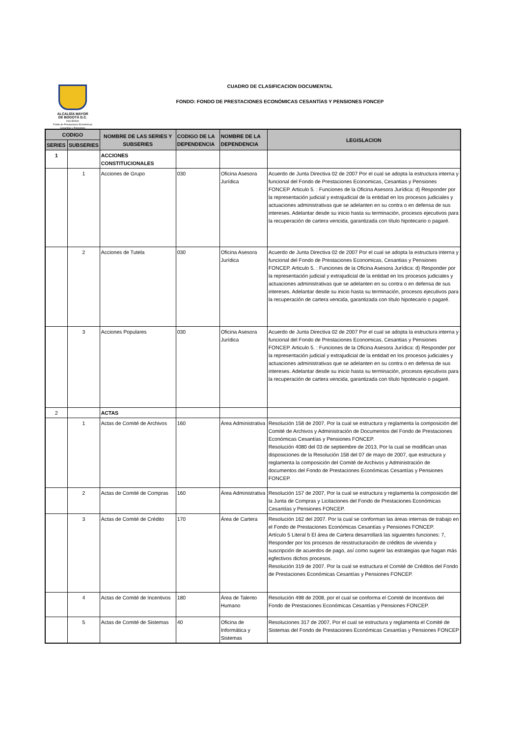ALCALDÍA MAYOR
DE BOGOTÁ D.C.
HACIENDA
Fondo de Prestaciones Económicas Cesantías y Pensiones
CUADRO DE CLASIFICACION DOCUMENTAL
FONDO: FONDO DE PRESTACIONES ECONÓMICAS CESANTÍAS Y PENSIONES FONCEP
| CODIGO | | NOMBRE DE LAS SERIES Y SUBSERIES | CODIGO DE LA DEPENDENCIA | NOMBRE DE LA DEPENDENCIA | LEGISLACION |
| --- | --- | --- | --- | --- | --- |
| SERIES | SUBSERIES | | | | |
| 1 | | ACCIONES CONSTITUCIONALES | | | |
| | 1 | Acciones de Grupo | 030 | Oficina Asesora Jurídica | Acuerdo de Junta Directiva 02 de 2007 Por el cual se adopta la estructura interna y funcional del Fondo de Prestaciones Economicas, Cesantias y Pensiones FONCEP. Articulo 5. : Funciones de la Oficina Asesora Jurídica: d) Responder por la representación judicial y extrajudicial de la entidad en los procesos judiciales y actuaciones administrativas que se adelanten en su contra o en defensa de sus intereses. Adelantar desde su inicio hasta su terminación, procesos ejecutivos para la recuperación de cartera vencida, garantizada con título hipotecario o pagaré. |
| | 2 | Acciones de Tutela | 030 | Oficina Asesora Jurídica | Acuerdo de Junta Directiva 02 de 2007 Por el cual se adopta la estructura interna y funcional del Fondo de Prestaciones Economicas, Cesantias y Pensiones FONCEP. Articulo 5. : Funciones de la Oficina Asesora Jurídica: d) Responder por la representación judicial y extrajudicial de la entidad en los procesos judiciales y actuaciones administrativas que se adelanten en su contra o en defensa de sus intereses. Adelantar desde su inicio hasta su terminación, procesos ejecutivos para la recuperación de cartera vencida, garantizada con título hipotecario o pagaré. |
| | 3 | Acciones Populares | 030 | Oficina Asesora Jurídica | Acuerdo de Junta Directiva 02 de 2007 Por el cual se adopta la estructura interna y funcional del Fondo de Prestaciones Economicas, Cesantias y Pensiones FONCEP. Articulo 5. : Funciones de la Oficina Asesora Jurídica: d) Responder por la representación judicial y extrajudicial de la entidad en los procesos judiciales y actuaciones administrativas que se adelanten en su contra o en defensa de sus intereses. Adelantar desde su inicio hasta su terminación, procesos ejecutivos para la recuperación de cartera vencida, garantizada con título hipotecario o pagaré. |
| 2 | | ACTAS | | | |
| | 1 | Actas de Comité de Archivos | 160 | Área Administrativa | Resolución 158 de 2007, Por la cual se estructura y reglamenta la composición del Comité de Archivos y Administración de Documentos del Fondo de Prestaciones Económicas Cesantías y Pensiones FONCEP. Resolución 4080 del 03 de septiembre de 2013, Por la cual se modifican unas disposiciones de la Resolución 158 del 07 de mayo de 2007, que estructura y reglamenta la composición del Comité de Archivos y Administración de documentos del Fondo de Prestaciones Económicas Cesantías y Pensiones FONCEP. |
| | 2 | Actas de Comité de Compras | 160 | Área Administrativa | Resolución 157 de 2007, Por la cual se estructura y reglamenta la composición del la Junta de Compras y Licitaciones del Fondo de Prestaciones Económicas Cesantías y Pensiones FONCEP. |
| | 3 | Actas de Comité de Crédito | 170 | Área de Cartera | Resolución 162 del 2007. Por la cual se conforman las áreas internas de trabajo en el Fondo de Prestaciones Económicas Cesantías y Pensiones FONCEP. Artículo 5 Literal b El área de Cartera desarrollará las siguientes funciones: 7, Responder por los procesos de resstructuración de créditos de vivienda y suscripción de acuerdos de pago, así como sugerir las estrategias que hagan más egfectivos dichos procesos. Resolución 319 de 2007. Por la cual se estructura el Comité de Créditos del Fondo de Prestaciones Económicas Cesantías y Pensiones FONCEP. |
| | 4 | Actas de Comité de Incentivos | 180 | Área de Talento Humano | Resolución 498 de 2008, por el cual se conforma el Comité de Incentivos del Fondo de Prestaciones Económicas Cesantías y Pensiones FONCEP. |
| | 5 | Actas de Comité de Sistemas | 40 | Oficina de Informática y Sistemas | Resoluciones 317 de 2007, Por el cual se estructura y reglamenta el Comité de Sistemas del Fondo de Prestaciones Económicas Cesantías y Pensiones FONCEP |